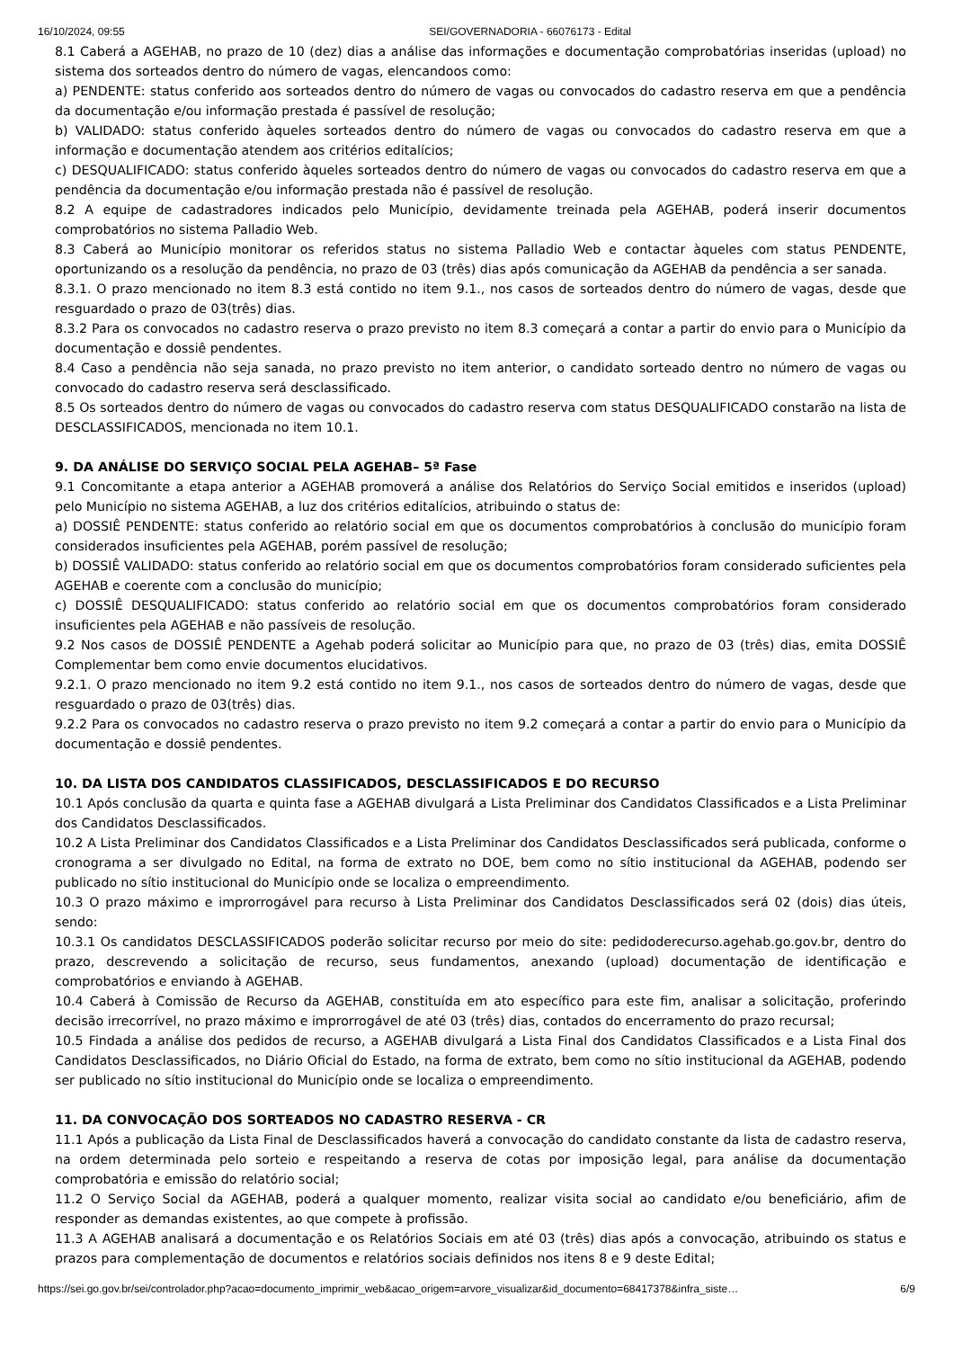16/10/2024, 09:55 SEI/GOVERNADORIA - 66076173 - Edital
8.1 Caberá a AGEHAB, no prazo de 10 (dez) dias a análise das informações e documentação comprobatórias inseridas (upload) no sistema dos sorteados dentro do número de vagas, elencandoos como:
a) PENDENTE: status conferido aos sorteados dentro do número de vagas ou convocados do cadastro reserva em que a pendência da documentação e/ou informação prestada é passível de resolução;
b) VALIDADO: status conferido àqueles sorteados dentro do número de vagas ou convocados do cadastro reserva em que a informação e documentação atendem aos critérios editalícios;
c) DESQUALIFICADO: status conferido àqueles sorteados dentro do número de vagas ou convocados do cadastro reserva em que a pendência da documentação e/ou informação prestada não é passível de resolução.
8.2 A equipe de cadastradores indicados pelo Município, devidamente treinada pela AGEHAB, poderá inserir documentos comprobatórios no sistema Palladio Web.
8.3 Caberá ao Município monitorar os referidos status no sistema Palladio Web e contactar àqueles com status PENDENTE, oportunizando os a resolução da pendência, no prazo de 03 (três) dias após comunicação da AGEHAB da pendência a ser sanada.
8.3.1. O prazo mencionado no item 8.3 está contido no item 9.1., nos casos de sorteados dentro do número de vagas, desde que resguardado o prazo de 03(três) dias.
8.3.2 Para os convocados no cadastro reserva o prazo previsto no item 8.3 começará a contar a partir do envio para o Município da documentação e dossiê pendentes.
8.4 Caso a pendência não seja sanada, no prazo previsto no item anterior, o candidato sorteado dentro no número de vagas ou convocado do cadastro reserva será desclassificado.
8.5 Os sorteados dentro do número de vagas ou convocados do cadastro reserva com status DESQUALIFICADO constarão na lista de DESCLASSIFICADOS, mencionada no item 10.1.
9. DA ANÁLISE DO SERVIÇO SOCIAL PELA AGEHAB– 5ª Fase
9.1 Concomitante a etapa anterior a AGEHAB promoverá a análise dos Relatórios do Serviço Social emitidos e inseridos (upload) pelo Município no sistema AGEHAB, a luz dos critérios editalícios, atribuindo o status de:
a) DOSSIÊ PENDENTE: status conferido ao relatório social em que os documentos comprobatórios à conclusão do município foram considerados insuficientes pela AGEHAB, porém passível de resolução;
b) DOSSIÊ VALIDADO: status conferido ao relatório social em que os documentos comprobatórios foram considerado suficientes pela AGEHAB e coerente com a conclusão do município;
c) DOSSIÊ DESQUALIFICADO: status conferido ao relatório social em que os documentos comprobatórios foram considerado insuficientes pela AGEHAB e não passíveis de resolução.
9.2 Nos casos de DOSSIÊ PENDENTE a Agehab poderá solicitar ao Município para que, no prazo de 03 (três) dias, emita DOSSIÊ Complementar bem como envie documentos elucidativos.
9.2.1. O prazo mencionado no item 9.2 está contido no item 9.1., nos casos de sorteados dentro do número de vagas, desde que resguardado o prazo de 03(três) dias.
9.2.2 Para os convocados no cadastro reserva o prazo previsto no item 9.2 começará a contar a partir do envio para o Município da documentação e dossiê pendentes.
10. DA LISTA DOS CANDIDATOS CLASSIFICADOS, DESCLASSIFICADOS E DO RECURSO
10.1 Após conclusão da quarta e quinta fase a AGEHAB divulgará a Lista Preliminar dos Candidatos Classificados e a Lista Preliminar dos Candidatos Desclassificados.
10.2 A Lista Preliminar dos Candidatos Classificados e a Lista Preliminar dos Candidatos Desclassificados será publicada, conforme o cronograma a ser divulgado no Edital, na forma de extrato no DOE, bem como no sítio institucional da AGEHAB, podendo ser publicado no sítio institucional do Município onde se localiza o empreendimento.
10.3 O prazo máximo e improrrogável para recurso à Lista Preliminar dos Candidatos Desclassificados será 02 (dois) dias úteis, sendo:
10.3.1 Os candidatos DESCLASSIFICADOS poderão solicitar recurso por meio do site: pedidoderecurso.agehab.go.gov.br, dentro do prazo, descrevendo a solicitação de recurso, seus fundamentos, anexando (upload) documentação de identificação e comprobatórios e enviando à AGEHAB.
10.4 Caberá à Comissão de Recurso da AGEHAB, constituída em ato específico para este fim, analisar a solicitação, proferindo decisão irrecorrível, no prazo máximo e improrrogável de até 03 (três) dias, contados do encerramento do prazo recursal;
10.5 Findada a análise dos pedidos de recurso, a AGEHAB divulgará a Lista Final dos Candidatos Classificados e a Lista Final dos Candidatos Desclassificados, no Diário Oficial do Estado, na forma de extrato, bem como no sítio institucional da AGEHAB, podendo ser publicado no sítio institucional do Município onde se localiza o empreendimento.
11. DA CONVOCAÇÃO DOS SORTEADOS NO CADASTRO RESERVA - CR
11.1 Após a publicação da Lista Final de Desclassificados haverá a convocação do candidato constante da lista de cadastro reserva, na ordem determinada pelo sorteio e respeitando a reserva de cotas por imposição legal, para análise da documentação comprobatória e emissão do relatório social;
11.2 O Serviço Social da AGEHAB, poderá a qualquer momento, realizar visita social ao candidato e/ou beneficiário, afim de responder as demandas existentes, ao que compete à profissão.
11.3 A AGEHAB analisará a documentação e os Relatórios Sociais em até 03 (três) dias após a convocação, atribuindo os status e prazos para complementação de documentos e relatórios sociais definidos nos itens 8 e 9 deste Edital;
https://sei.go.gov.br/sei/controlador.php?acao=documento_imprimir_web&acao_origem=arvore_visualizar&id_documento=68417378&infra_siste… 6/9